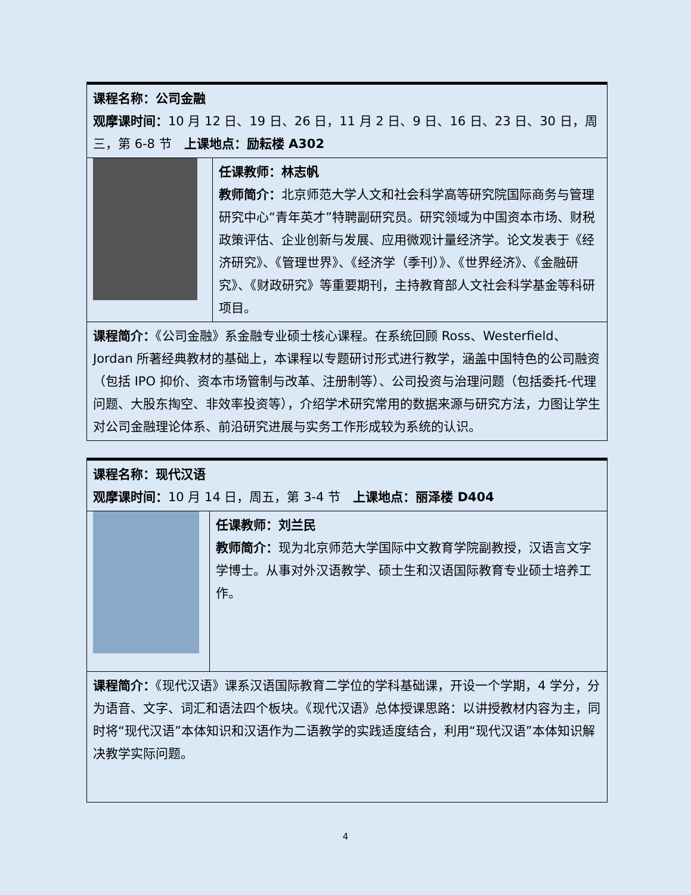| 课程名称：公司金融 观摩课时间： 10 月 12 日、19 日、26 日，11 月 2 日、9 日、16 日、23 日、30 日，周三，第 6-8 节 上课地点：励耘楼 A302 | |
| | 任课教师：林志帆 教师简介： 北京师范大学人文和社会科学高等研究院国际商务与管理研究中心“青年英才”特聘副研究员。研究领域为中国资本市场、财税政策评估、企业创新与发展、应用微观计量经济学。论文发表于《经济研究》、《管理世界》、《经济学（季刊）》、《世界经济》、《金融研究》、《财政研究》等重要期刊，主持教育部人文社会科学基金等科研项目。 |
| 课程简介： 《公司金融》系金融专业硕士核心课程。在系统回顾 Ross、Westerfield、Jordan 所著经典教材的基础上，本课程以专题研讨形式进行教学，涵盖中国特色的公司融资（包括 IPO 抑价、资本市场管制与改革、注册制等）、公司投资与治理问题（包括委托-代理问题、大股东掏空、非效率投资等），介绍学术研究常用的数据来源与研究方法，力图让学生对公司金融理论体系、前沿研究进展与实务工作形成较为系统的认识。 | |
| 课程名称：现代汉语 观摩课时间： 10 月 14 日，周五，第 3-4 节 上课地点：丽泽楼 D404 | |
| | 任课教师：刘兰民 教师简介： 现为北京师范大学国际中文教育学院副教授，汉语言文字学博士。从事对外汉语教学、硕士生和汉语国际教育专业硕士培养工作。 |
| 课程简介： 《现代汉语》课系汉语国际教育二学位的学科基础课，开设一个学期，4 学分，分为语音、文字、词汇和语法四个板块。《现代汉语》总体授课思路：以讲授教材内容为主，同时将“现代汉语”本体知识和汉语作为二语教学的实践适度结合，利用“现代汉语”本体知识解决教学实际问题。 | |
4